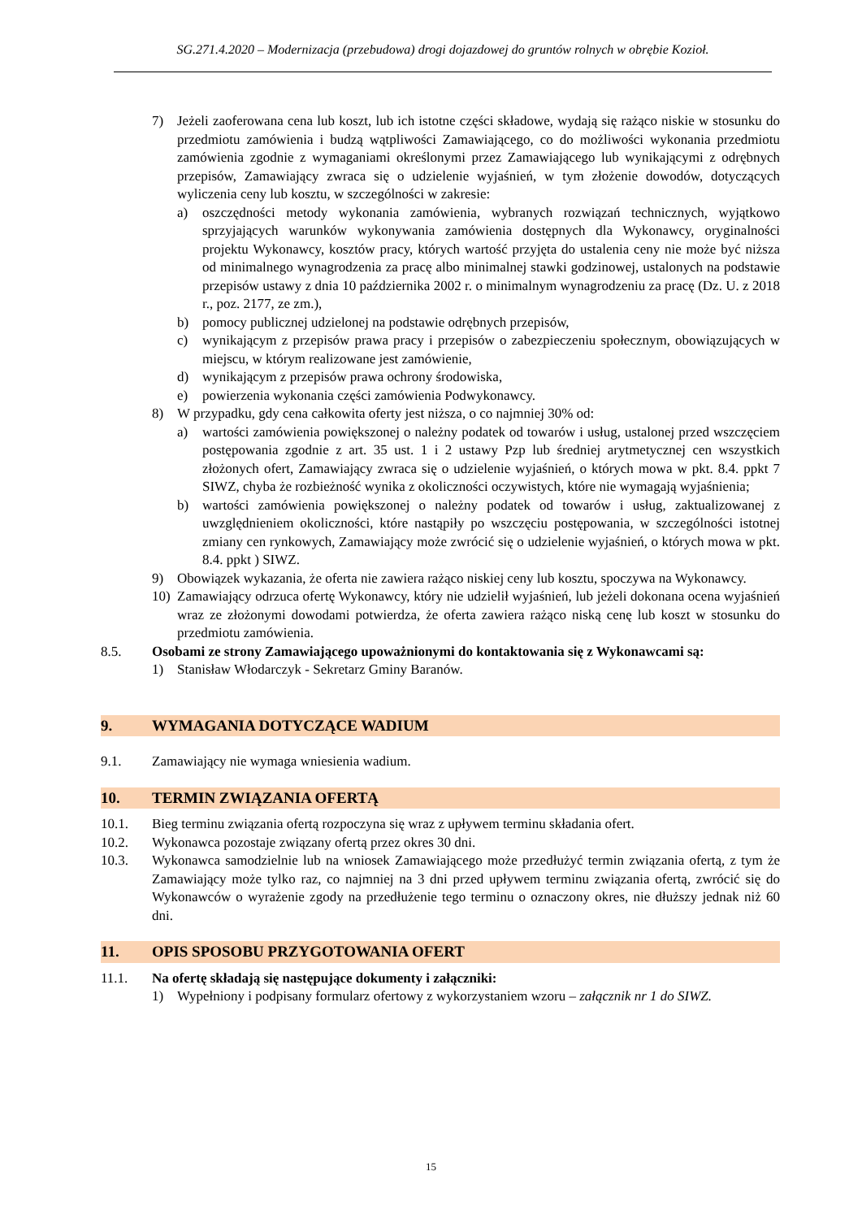SG.271.4.2020 – Modernizacja (przebudowa) drogi dojazdowej do gruntów rolnych w obrębie Kozioł.
7) Jeżeli zaoferowana cena lub koszt, lub ich istotne części składowe, wydają się rażąco niskie w stosunku do przedmiotu zamówienia i budzą wątpliwości Zamawiającego, co do możliwości wykonania przedmiotu zamówienia zgodnie z wymaganiami określonymi przez Zamawiającego lub wynikającymi z odrębnych przepisów, Zamawiający zwraca się o udzielenie wyjaśnień, w tym złożenie dowodów, dotyczących wyliczenia ceny lub kosztu, w szczególności w zakresie:
a) oszczędności metody wykonania zamówienia, wybranych rozwiązań technicznych, wyjątkowo sprzyjających warunków wykonywania zamówienia dostępnych dla Wykonawcy, oryginalności projektu Wykonawcy, kosztów pracy, których wartość przyjęta do ustalenia ceny nie może być niższa od minimalnego wynagrodzenia za pracę albo minimalnej stawki godzinowej, ustalonych na podstawie przepisów ustawy z dnia 10 października 2002 r. o minimalnym wynagrodzeniu za pracę (Dz. U. z 2018 r., poz. 2177, ze zm.),
b) pomocy publicznej udzielonej na podstawie odrębnych przepisów,
c) wynikającym z przepisów prawa pracy i przepisów o zabezpieczeniu społecznym, obowiązujących w miejscu, w którym realizowane jest zamówienie,
d) wynikającym z przepisów prawa ochrony środowiska,
e) powierzenia wykonania części zamówienia Podwykonawcy.
8) W przypadku, gdy cena całkowita oferty jest niższa, o co najmniej 30% od:
a) wartości zamówienia powiększonej o należny podatek od towarów i usług, ustalonej przed wszczęciem postępowania zgodnie z art. 35 ust. 1 i 2 ustawy Pzp lub średniej arytmetycznej cen wszystkich złożonych ofert, Zamawiający zwraca się o udzielenie wyjaśnień, o których mowa w pkt. 8.4. ppkt 7 SIWZ, chyba że rozbieżność wynika z okoliczności oczywistych, które nie wymagają wyjaśnienia;
b) wartości zamówienia powiększonej o należny podatek od towarów i usług, zaktualizowanej z uwzględnieniem okoliczności, które nastąpiły po wszczęciu postępowania, w szczególności istotnej zmiany cen rynkowych, Zamawiający może zwrócić się o udzielenie wyjaśnień, o których mowa w pkt. 8.4. ppkt ) SIWZ.
9) Obowiązek wykazania, że oferta nie zawiera rażąco niskiej ceny lub kosztu, spoczywa na Wykonawcy.
10) Zamawiający odrzuca ofertę Wykonawcy, który nie udzielił wyjaśnień, lub jeżeli dokonana ocena wyjaśnień wraz ze złożonymi dowodami potwierdza, że oferta zawiera rażąco niską cenę lub koszt w stosunku do przedmiotu zamówienia.
8.5. Osobami ze strony Zamawiającego upoważnionymi do kontaktowania się z Wykonawcami są:
1) Stanisław Włodarczyk - Sekretarz Gminy Baranów.
9. WYMAGANIA DOTYCZĄCE WADIUM
9.1. Zamawiający nie wymaga wniesienia wadium.
10. TERMIN ZWIĄZANIA OFERTĄ
10.1. Bieg terminu związania ofertą rozpoczyna się wraz z upływem terminu składania ofert.
10.2. Wykonawca pozostaje związany ofertą przez okres 30 dni.
10.3. Wykonawca samodzielnie lub na wniosek Zamawiającego może przedłużyć termin związania ofertą, z tym że Zamawiający może tylko raz, co najmniej na 3 dni przed upływem terminu związania ofertą, zwrócić się do Wykonawców o wyrażenie zgody na przedłużenie tego terminu o oznaczony okres, nie dłuższy jednak niż 60 dni.
11. OPIS SPOSOBU PRZYGOTOWANIA OFERT
11.1. Na ofertę składają się następujące dokumenty i załączniki:
1) Wypełniony i podpisany formularz ofertowy z wykorzystaniem wzoru – załącznik nr 1 do SIWZ.
15